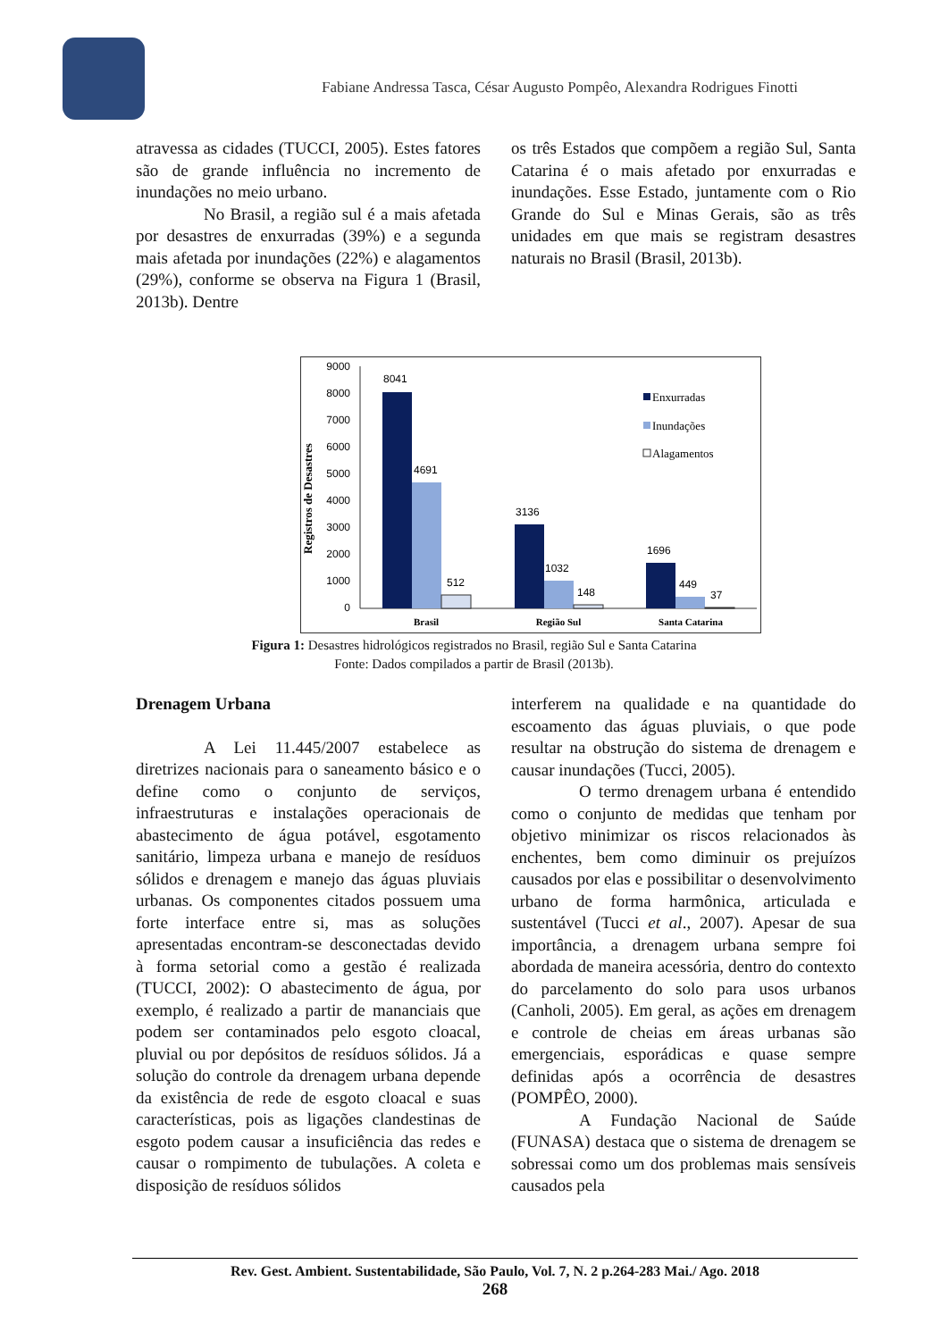Fabiane Andressa Tasca, César Augusto Pompêo, Alexandra Rodrigues Finotti
atravessa as cidades (TUCCI, 2005). Estes fatores são de grande influência no incremento de inundações no meio urbano.
No Brasil, a região sul é a mais afetada por desastres de enxurradas (39%) e a segunda mais afetada por inundações (22%) e alagamentos (29%), conforme se observa na Figura 1 (Brasil, 2013b). Dentre
os três Estados que compõem a região Sul, Santa Catarina é o mais afetado por enxurradas e inundações. Esse Estado, juntamente com o Rio Grande do Sul e Minas Gerais, são as três unidades em que mais se registram desastres naturais no Brasil (Brasil, 2013b).
Registros de Desastres
9000
8000
7000
6000
5000
4000
3000
2000
1000
0
8041
4691
512
3136
1032
148
1696
449
37
Brasil
Região Sul
Santa Catarina
Enxurradas
Inundações
Alagamentos
Figura 1: Desastres hidrológicos registrados no Brasil, região Sul e Santa Catarina
Fonte: Dados compilados a partir de Brasil (2013b).
Drenagem Urbana
A Lei 11.445/2007 estabelece as diretrizes nacionais para o saneamento básico e o define como o conjunto de serviços, infraestruturas e instalações operacionais de abastecimento de água potável, esgotamento sanitário, limpeza urbana e manejo de resíduos sólidos e drenagem e manejo das águas pluviais urbanas. Os componentes citados possuem uma forte interface entre si, mas as soluções apresentadas encontram-se desconectadas devido à forma setorial como a gestão é realizada (TUCCI, 2002): O abastecimento de água, por exemplo, é realizado a partir de mananciais que podem ser contaminados pelo esgoto cloacal, pluvial ou por depósitos de resíduos sólidos. Já a solução do controle da drenagem urbana depende da existência de rede de esgoto cloacal e suas características, pois as ligações clandestinas de esgoto podem causar a insuficiência das redes e causar o rompimento de tubulações. A coleta e disposição de resíduos sólidos
interferem na qualidade e na quantidade do escoamento das águas pluviais, o que pode resultar na obstrução do sistema de drenagem e causar inundações (Tucci, 2005).
O termo drenagem urbana é entendido como o conjunto de medidas que tenham por objetivo minimizar os riscos relacionados às enchentes, bem como diminuir os prejuízos causados por elas e possibilitar o desenvolvimento urbano de forma harmônica, articulada e sustentável (Tucci et al., 2007). Apesar de sua importância, a drenagem urbana sempre foi abordada de maneira acessória, dentro do contexto do parcelamento do solo para usos urbanos (Canholi, 2005). Em geral, as ações em drenagem e controle de cheias em áreas urbanas são emergenciais, esporádicas e quase sempre definidas após a ocorrência de desastres (POMPÊO, 2000).
A Fundação Nacional de Saúde (FUNASA) destaca que o sistema de drenagem se sobressai como um dos problemas mais sensíveis causados pela
Rev. Gest. Ambient. Sustentabilidade, São Paulo, Vol. 7, N. 2 p.264-283 Mai./ Ago. 2018
268